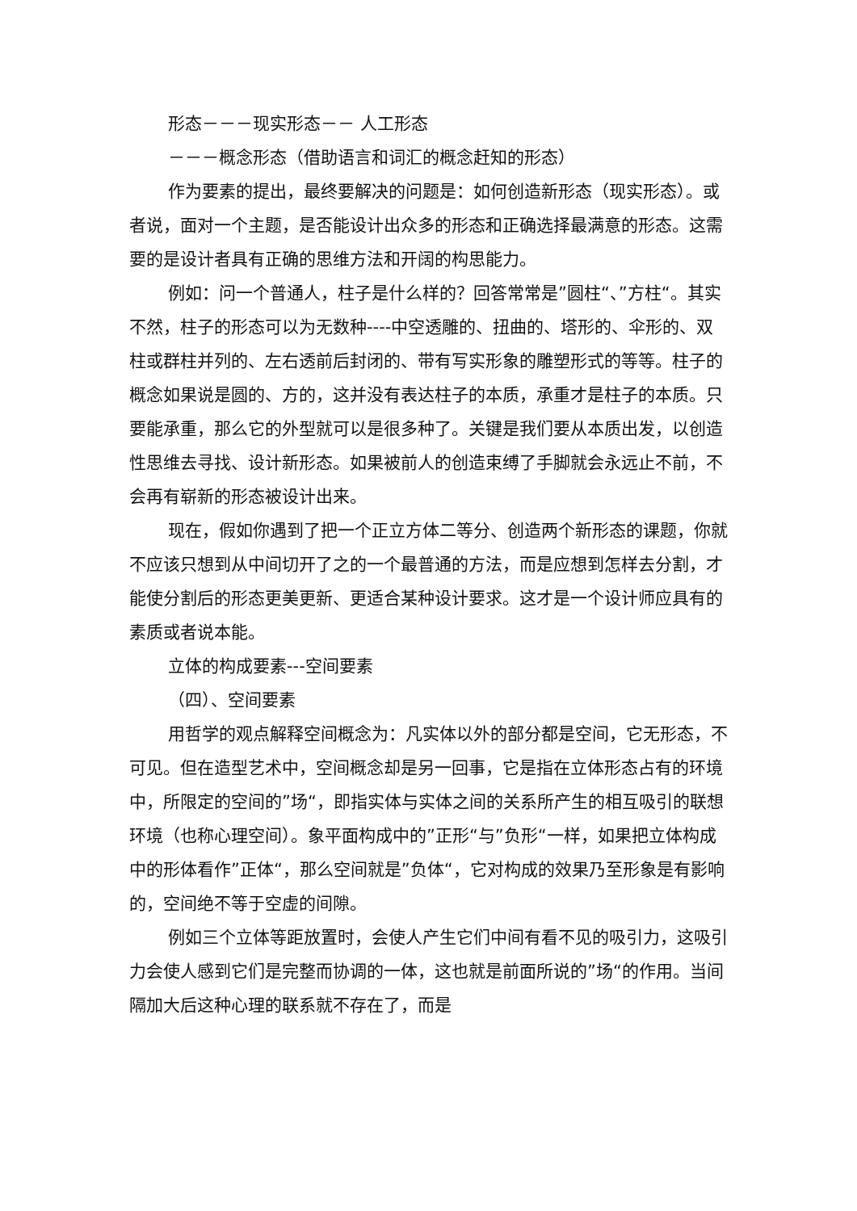形态－－－现实形态－－ 人工形态
－－－概念形态（借助语言和词汇的概念赶知的形态）
作为要素的提出，最终要解决的问题是：如何创造新形态（现实形态）。或者说，面对一个主题，是否能设计出众多的形态和正确选择最满意的形态。这需要的是设计者具有正确的思维方法和开阔的构思能力。
例如：问一个普通人，柱子是什么样的？回答常常是”圆柱“、”方柱“。其实不然，柱子的形态可以为无数种----中空透雕的、扭曲的、塔形的、伞形的、双柱或群柱并列的、左右透前后封闭的、带有写实形象的雕塑形式的等等。柱子的概念如果说是圆的、方的，这并没有表达柱子的本质，承重才是柱子的本质。只要能承重，那么它的外型就可以是很多种了。关键是我们要从本质出发，以创造性思维去寻找、设计新形态。如果被前人的创造束缚了手脚就会永远止不前，不会再有崭新的形态被设计出来。
现在，假如你遇到了把一个正立方体二等分、创造两个新形态的课题，你就不应该只想到从中间切开了之的一个最普通的方法，而是应想到怎样去分割，才能使分割后的形态更美更新、更适合某种设计要求。这才是一个设计师应具有的素质或者说本能。
立体的构成要素---空间要素
（四）、空间要素
用哲学的观点解释空间概念为：凡实体以外的部分都是空间，它无形态，不可见。但在造型艺术中，空间概念却是另一回事，它是指在立体形态占有的环境中，所限定的空间的”场“，即指实体与实体之间的关系所产生的相互吸引的联想环境（也称心理空间）。象平面构成中的”正形“与”负形“一样，如果把立体构成中的形体看作”正体“，那么空间就是”负体“，它对构成的效果乃至形象是有影响的，空间绝不等于空虚的间隙。
例如三个立体等距放置时，会使人产生它们中间有看不见的吸引力，这吸引力会使人感到它们是完整而协调的一体，这也就是前面所说的”场“的作用。当间隔加大后这种心理的联系就不存在了，而是